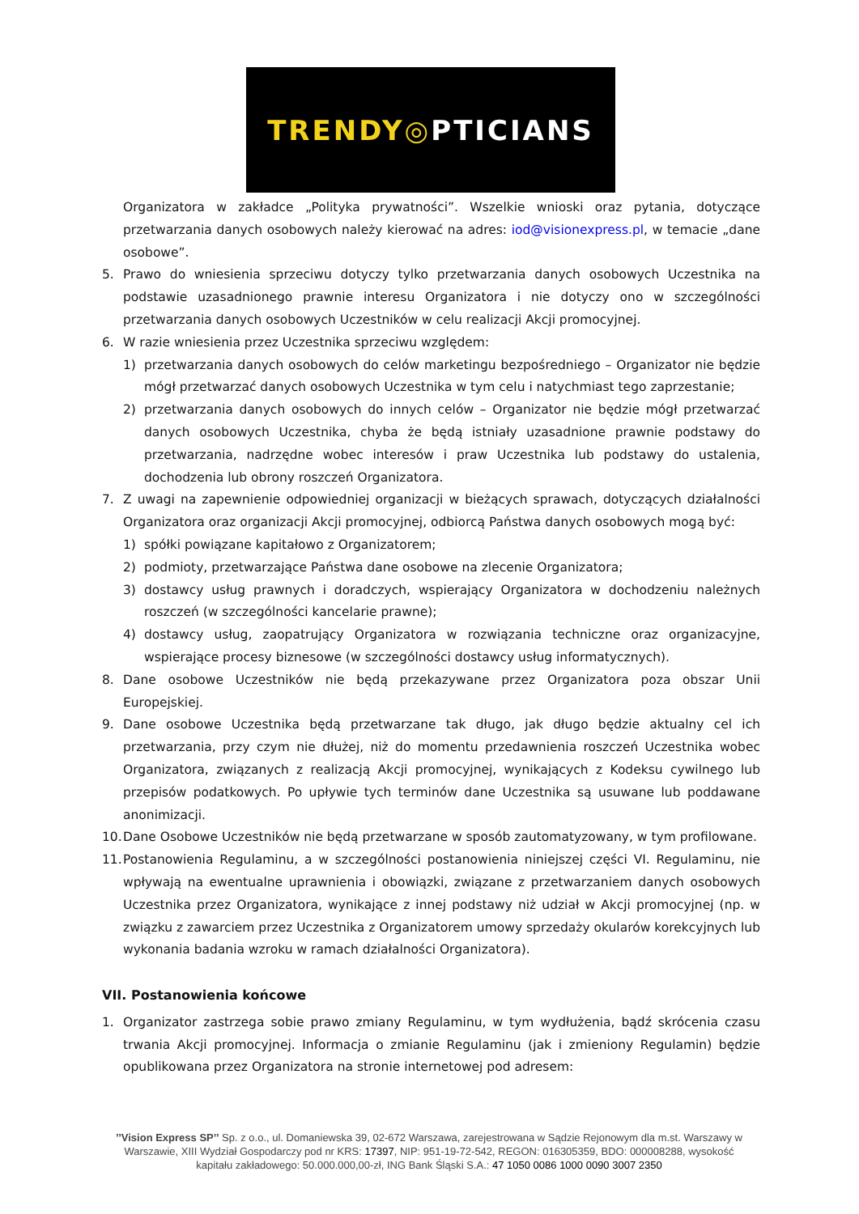TRENDY ◎ PTICIANS
Organizatora w zakładce „Polityka prywatności”. Wszelkie wnioski oraz pytania, dotyczące przetwarzania danych osobowych należy kierować na adres: iod@visionexpress.pl, w temacie „dane osobowe”.
5. Prawo do wniesienia sprzeciwu dotyczy tylko przetwarzania danych osobowych Uczestnika na podstawie uzasadnionego prawnie interesu Organizatora i nie dotyczy ono w szczególności przetwarzania danych osobowych Uczestników w celu realizacji Akcji promocyjnej.
6. W razie wniesienia przez Uczestnika sprzeciwu względem:
1) przetwarzania danych osobowych do celów marketingu bezpośredniego – Organizator nie będzie mógł przetwarzać danych osobowych Uczestnika w tym celu i natychmiast tego zaprzestanie;
2) przetwarzania danych osobowych do innych celów – Organizator nie będzie mógł przetwarzać danych osobowych Uczestnika, chyba że będą istniały uzasadnione prawnie podstawy do przetwarzania, nadrzędne wobec interesów i praw Uczestnika lub podstawy do ustalenia, dochodzenia lub obrony roszczeń Organizatora.
7. Z uwagi na zapewnienie odpowiedniej organizacji w bieżących sprawach, dotyczących działalności Organizatora oraz organizacji Akcji promocyjnej, odbiorcą Państwa danych osobowych mogą być:
1) spółki powiązane kapitałowo z Organizatorem;
2) podmioty, przetwarzające Państwa dane osobowe na zlecenie Organizatora;
3) dostawcy usług prawnych i doradczych, wspierający Organizatora w dochodzeniu należnych roszczeń (w szczególności kancelarie prawne);
4) dostawcy usług, zaopatrujący Organizatora w rozwiązania techniczne oraz organizacyjne, wspierające procesy biznesowe (w szczególności dostawcy usług informatycznych).
8. Dane osobowe Uczestników nie będą przekazywane przez Organizatora poza obszar Unii Europejskiej.
9. Dane osobowe Uczestnika będą przetwarzane tak długo, jak długo będzie aktualny cel ich przetwarzania, przy czym nie dłużej, niż do momentu przedawnienia roszczeń Uczestnika wobec Organizatora, związanych z realizacją Akcji promocyjnej, wynikających z Kodeksu cywilnego lub przepisów podatkowych. Po upływie tych terminów dane Uczestnika są usuwane lub poddawane anonimizacji.
10. Dane Osobowe Uczestników nie będą przetwarzane w sposób zautomatyzowany, w tym profilowane.
11. Postanowienia Regulaminu, a w szczególności postanowienia niniejszej części VI. Regulaminu, nie wpływają na ewentualne uprawnienia i obowiązki, związane z przetwarzaniem danych osobowych Uczestnika przez Organizatora, wynikające z innej podstawy niż udział w Akcji promocyjnej (np. w związku z zawarciem przez Uczestnika z Organizatorem umowy sprzedaży okularów korekcyjnych lub wykonania badania wzroku w ramach działalności Organizatora).
VII. Postanowienia końcowe
1. Organizator zastrzega sobie prawo zmiany Regulaminu, w tym wydłużenia, bądź skrócenia czasu trwania Akcji promocyjnej. Informacja o zmianie Regulaminu (jak i zmieniony Regulamin) będzie opublikowana przez Organizatora na stronie internetowej pod adresem:
’’Vision Express SP’’ Sp. z o.o., ul. Domaniewska 39, 02-672 Warszawa, zarejestrowana w Sądzie Rejonowym dla m.st. Warszawy w Warszawie, XIII Wydział Gospodarczy pod nr KRS: 17397, NIP: 951-19-72-542, REGON: 016305359, BDO: 000008288, wysokość kapitału zakładowego: 50.000.000,00-zł, ING Bank Śląski S.A.: 47 1050 0086 1000 0090 3007 2350